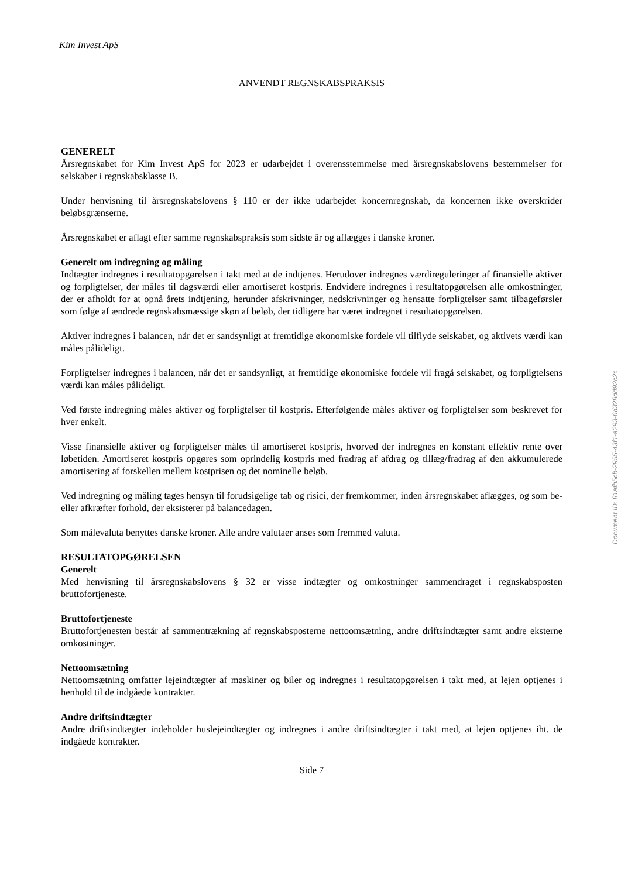Kim Invest ApS
ANVENDT REGNSKABSPRAKSIS
GENERELT
Årsregnskabet for Kim Invest ApS for 2023 er udarbejdet i overensstemmelse med årsregnskabslovens bestemmelser for selskaber i regnskabsklasse B.
Under henvisning til årsregnskabslovens § 110 er der ikke udarbejdet koncernregnskab, da koncernen ikke overskrider beløbsgrænserne.
Årsregnskabet er aflagt efter samme regnskabspraksis som sidste år og aflægges i danske kroner.
Generelt om indregning og måling
Indtægter indregnes i resultatopgørelsen i takt med at de indtjenes. Herudover indregnes værdireguleringer af finansielle aktiver og forpligtelser, der måles til dagsværdi eller amortiseret kostpris. Endvidere indregnes i resultatopgørelsen alle omkostninger, der er afholdt for at opnå årets indtjening, herunder afskrivninger, nedskrivninger og hensatte forpligtelser samt tilbageførsler som følge af ændrede regnskabsmæssige skøn af beløb, der tidligere har været indregnet i resultatopgørelsen.
Aktiver indregnes i balancen, når det er sandsynligt at fremtidige økonomiske fordele vil tilflyde selskabet, og aktivets værdi kan måles pålideligt.
Forpligtelser indregnes i balancen, når det er sandsynligt, at fremtidige økonomiske fordele vil fragå selskabet, og forpligtelsens værdi kan måles pålideligt.
Ved første indregning måles aktiver og forpligtelser til kostpris. Efterfølgende måles aktiver og forpligtelser som beskrevet for hver enkelt.
Visse finansielle aktiver og forpligtelser måles til amortiseret kostpris, hvorved der indregnes en konstant effektiv rente over løbetiden. Amortiseret kostpris opgøres som oprindelig kostpris med fradrag af afdrag og tillæg/fradrag af den akkumulerede amortisering af forskellen mellem kostprisen og det nominelle beløb.
Ved indregning og måling tages hensyn til forudsigelige tab og risici, der fremkommer, inden årsregnskabet aflægges, og som be- eller afkræfter forhold, der eksisterer på balancedagen.
Som målevaluta benyttes danske kroner. Alle andre valutaer anses som fremmed valuta.
RESULTATOPGØRELSEN
Generelt
Med henvisning til årsregnskabslovens § 32 er visse indtægter og omkostninger sammendraget i regnskabsposten bruttofortjeneste.
Bruttofortjeneste
Bruttofortjenesten består af sammentrækning af regnskabsposterne nettoomsætning, andre driftsindtægter samt andre eksterne omkostninger.
Nettoomsætning
Nettoomsætning omfatter lejeindtægter af maskiner og biler og indregnes i resultatopgørelsen i takt med, at lejen optjenes i henhold til de indgåede kontrakter.
Andre driftsindtægter
Andre driftsindtægter indeholder huslejeindtægter og indregnes i andre driftsindtægter i takt med, at lejen optjenes iht. de indgåede kontrakter.
Side 7
Document ID: 81afb5cb-2955-43f1-a293-6d328dd92c2c